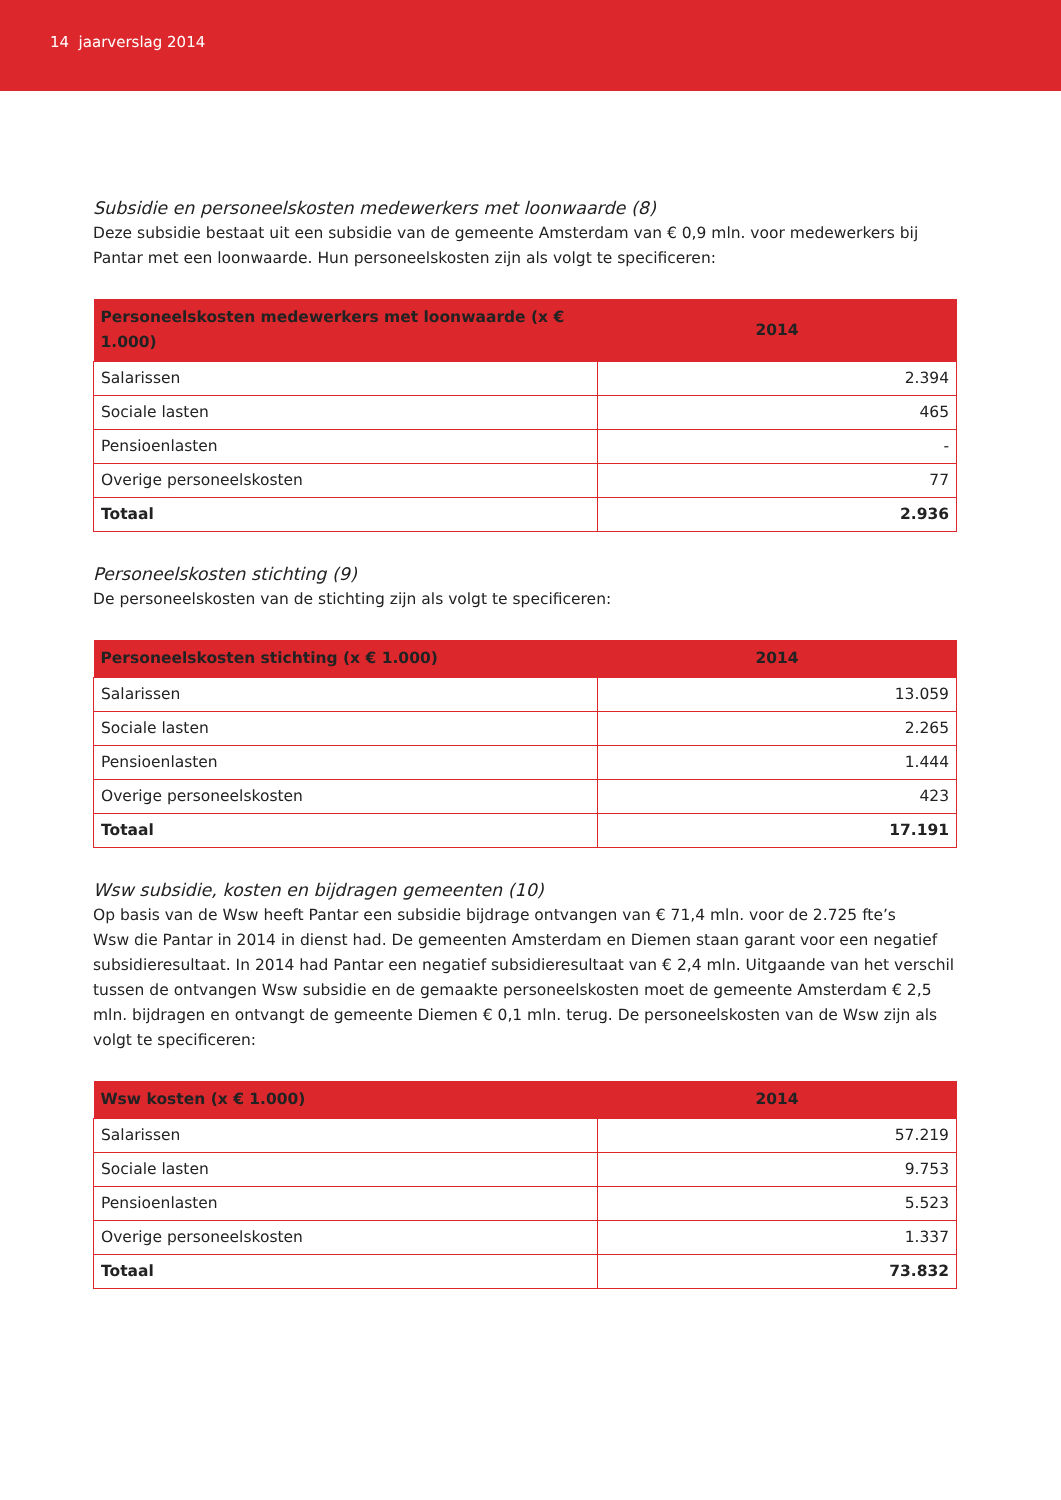14 jaarverslag 2014
Subsidie en personeelskosten medewerkers met loonwaarde (8)
Deze subsidie bestaat uit een subsidie van de gemeente Amsterdam van € 0,9 mln. voor medewerkers bij Pantar met een loonwaarde. Hun personeelskosten zijn als volgt te specificeren:
| Personeelskosten medewerkers met loonwaarde (x € 1.000) | 2014 |
| --- | --- |
| Salarissen | 2.394 |
| Sociale lasten | 465 |
| Pensioenlasten | - |
| Overige personeelskosten | 77 |
| Totaal | 2.936 |
Personeelskosten stichting (9)
De personeelskosten van de stichting zijn als volgt te specificeren:
| Personeelskosten stichting (x € 1.000) | 2014 |
| --- | --- |
| Salarissen | 13.059 |
| Sociale lasten | 2.265 |
| Pensioenlasten | 1.444 |
| Overige personeelskosten | 423 |
| Totaal | 17.191 |
Wsw subsidie, kosten en bijdragen gemeenten (10)
Op basis van de Wsw heeft Pantar een subsidie bijdrage ontvangen van € 71,4 mln. voor de 2.725 fte’s
Wsw die Pantar in 2014 in dienst had. De gemeenten Amsterdam en Diemen staan garant voor een negatief subsidieresultaat. In 2014 had Pantar een negatief subsidieresultaat van € 2,4 mln. Uitgaande van het verschil tussen de ontvangen Wsw subsidie en de gemaakte personeelskosten moet de gemeente Amsterdam € 2,5 mln. bijdragen en ontvangt de gemeente Diemen € 0,1 mln. terug. De personeelskosten van de Wsw zijn als volgt te specificeren:
| Wsw kosten (x € 1.000) | 2014 |
| --- | --- |
| Salarissen | 57.219 |
| Sociale lasten | 9.753 |
| Pensioenlasten | 5.523 |
| Overige personeelskosten | 1.337 |
| Totaal | 73.832 |